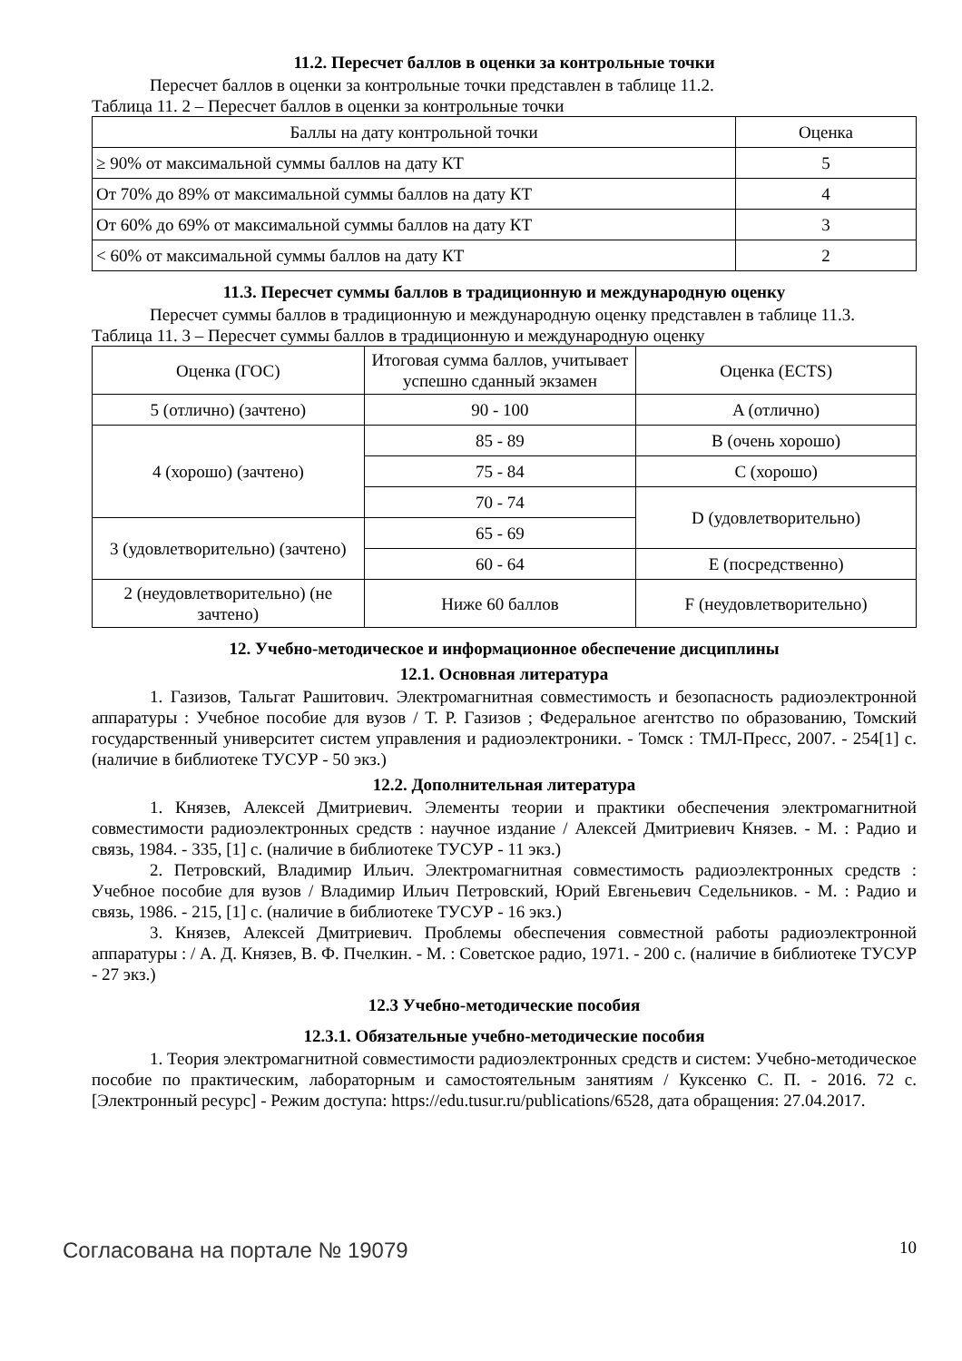11.2. Пересчет баллов в оценки за контрольные точки
Пересчет баллов в оценки за контрольные точки представлен в таблице 11.2.
Таблица 11. 2 – Пересчет баллов в оценки за контрольные точки
| Баллы на дату контрольной точки | Оценка |
| --- | --- |
| ≥ 90% от максимальной суммы баллов на дату КТ | 5 |
| От 70% до 89% от максимальной суммы баллов на дату КТ | 4 |
| От 60% до 69% от максимальной суммы баллов на дату КТ | 3 |
| < 60% от максимальной суммы баллов на дату КТ | 2 |
11.3. Пересчет суммы баллов в традиционную и международную оценку
Пересчет суммы баллов в традиционную и международную оценку представлен в таблице 11.3.
Таблица 11. 3 – Пересчет суммы баллов в традиционную и международную оценку
| Оценка (ГОС) | Итоговая сумма баллов, учитывает успешно сданный экзамен | Оценка (ECTS) |
| --- | --- | --- |
| 5 (отлично) (зачтено) | 90 - 100 | A (отлично) |
| 4 (хорошо) (зачтено) | 85 - 89 | B (очень хорошо) |
| | 75 - 84 | C (хорошо) |
| | 70 - 74 | D (удовлетворительно) |
| 3 (удовлетворительно) (зачтено) | 65 - 69 | |
| | 60 - 64 | E (посредственно) |
| 2 (неудовлетворительно) (не зачтено) | Ниже 60 баллов | F (неудовлетворительно) |
12. Учебно-методическое и информационное обеспечение дисциплины
12.1. Основная литература
1. Газизов, Тальгат Рашитович. Электромагнитная совместимость и безопасность радиоэлектронной аппаратуры : Учебное пособие для вузов / Т. Р. Газизов ; Федеральное агентство по образованию, Томский государственный университет систем управления и радиоэлектроники. - Томск : ТМЛ-Пресс, 2007. - 254[1] с. (наличие в библиотеке ТУСУР - 50 экз.)
12.2. Дополнительная литература
1. Князев, Алексей Дмитриевич. Элементы теории и практики обеспечения электромагнитной совместимости радиоэлектронных средств : научное издание / Алексей Дмитриевич Князев. - М. : Радио и связь, 1984. - 335, [1] с. (наличие в библиотеке ТУСУР - 11 экз.)
2. Петровский, Владимир Ильич. Электромагнитная совместимость радиоэлектронных средств : Учебное пособие для вузов / Владимир Ильич Петровский, Юрий Евгеньевич Седельников. - М. : Радио и связь, 1986. - 215, [1] с. (наличие в библиотеке ТУСУР - 16 экз.)
3. Князев, Алексей Дмитриевич. Проблемы обеспечения совместной работы радиоэлектронной аппаратуры : / А. Д. Князев, В. Ф. Пчелкин. - М. : Советское радио, 1971. - 200 с. (наличие в библиотеке ТУСУР - 27 экз.)
12.3 Учебно-методические пособия
12.3.1. Обязательные учебно-методические пособия
1. Теория электромагнитной совместимости радиоэлектронных средств и систем: Учебно-методическое пособие по практическим, лабораторным и самостоятельным занятиям / Куксенко С. П. - 2016. 72 с. [Электронный ресурс] - Режим доступа: https://edu.tusur.ru/publications/6528, дата обращения: 27.04.2017.
Согласована на портале № 19079 10